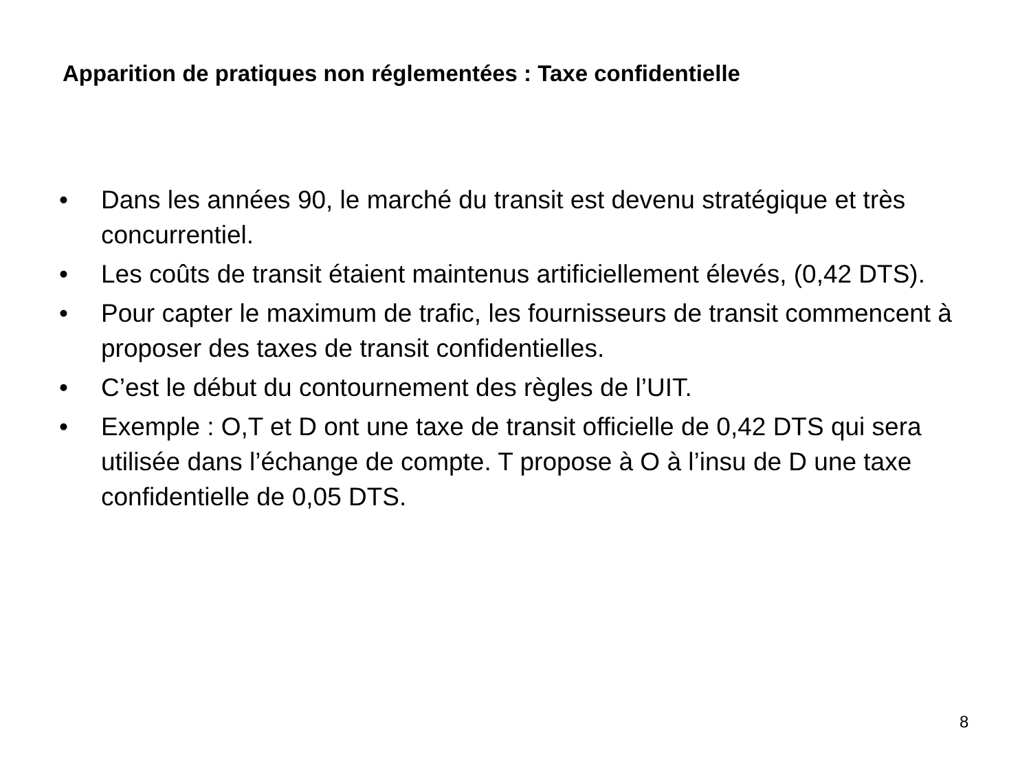Apparition de pratiques non réglementées : Taxe confidentielle
• Dans les années 90, le marché du transit est devenu stratégique et très concurrentiel.
• Les coûts de transit étaient maintenus artificiellement élevés, (0,42 DTS).
• Pour capter le maximum de trafic, les fournisseurs de transit commencent à proposer des taxes de transit confidentielles.
• C’est le début du contournement des règles de l’UIT.
• Exemple : O,T et D ont une taxe de transit officielle de 0,42 DTS qui sera utilisée dans l’échange de compte. T propose à O à l’insu de D une taxe confidentielle de 0,05 DTS.
8